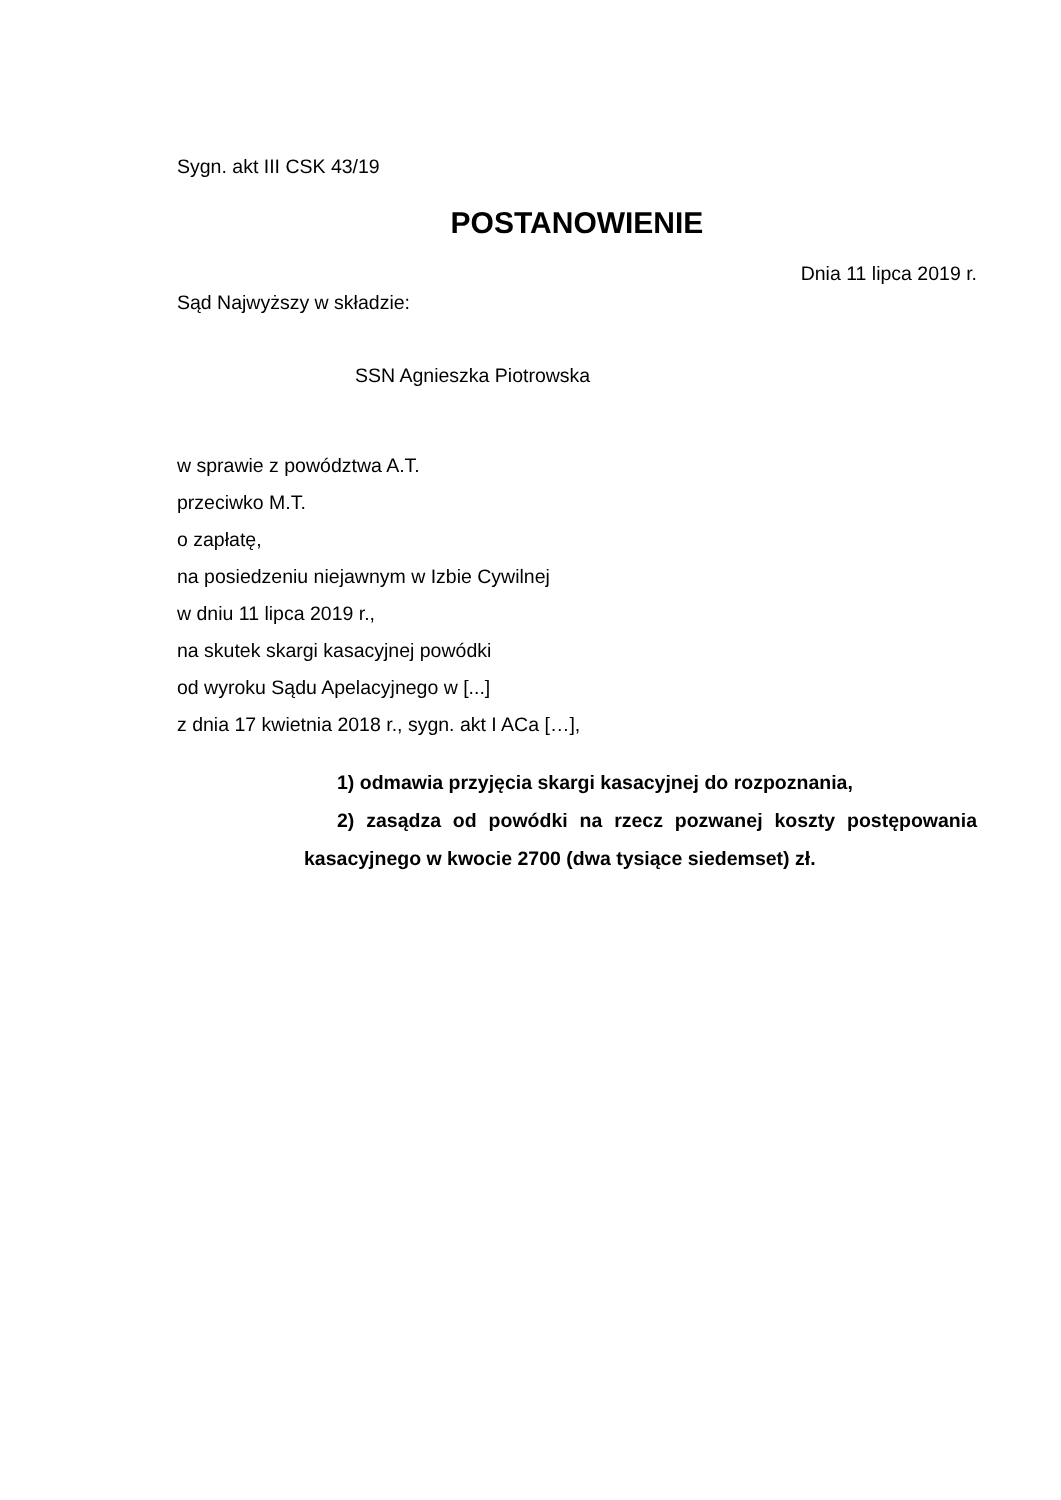Sygn. akt III CSK 43/19
POSTANOWIENIE
Dnia 11 lipca 2019 r.
Sąd Najwyższy w składzie:
SSN Agnieszka Piotrowska
w sprawie z powództwa A.T.
przeciwko M.T.
o zapłatę,
na posiedzeniu niejawnym w Izbie Cywilnej
w dniu 11 lipca 2019 r.,
na skutek skargi kasacyjnej powódki
od wyroku Sądu Apelacyjnego w [...]
z dnia 17 kwietnia 2018 r., sygn. akt I ACa […],
1) odmawia przyjęcia skargi kasacyjnej do rozpoznania,
2) zasądza od powódki na rzecz pozwanej koszty postępowania kasacyjnego w kwocie 2700 (dwa tysiące siedemset) zł.